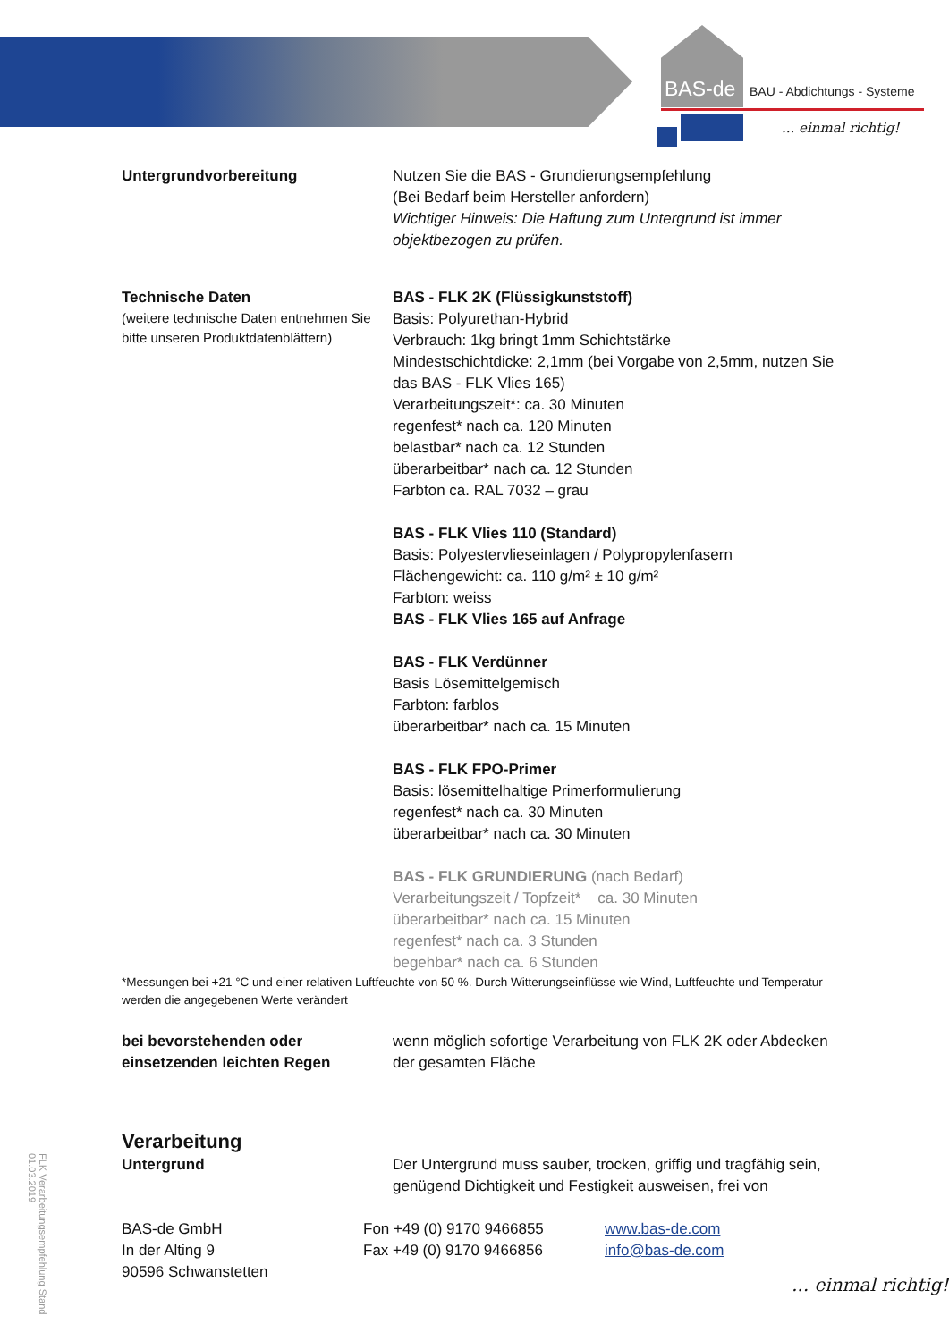BAS-de BAU - Abdichtungs - Systeme
... einmal richtig!
Untergrundvorbereitung
Nutzen Sie die BAS - Grundierungsempfehlung
(Bei Bedarf beim Hersteller anfordern)
Wichtiger Hinweis: Die Haftung zum Untergrund ist immer objektbezogen zu prüfen.
Technische Daten
(weitere technische Daten entnehmen Sie bitte unseren Produktdatenblättern)
BAS - FLK 2K (Flüssigkunststoff)
Basis: Polyurethan-Hybrid
Verbrauch: 1kg bringt 1mm Schichtstärke
Mindestschichtdicke: 2,1mm (bei Vorgabe von 2,5mm, nutzen Sie das BAS - FLK Vlies 165)
Verarbeitungszeit*: ca. 30 Minuten
regenfest* nach ca. 120 Minuten
belastbar* nach ca. 12 Stunden
überarbeitbar* nach ca. 12 Stunden
Farbton ca. RAL 7032 – grau
BAS - FLK Vlies 110 (Standard)
Basis: Polyestervlieseinlagen / Polypropylenfasern
Flächengewicht: ca. 110 g/m² ± 10 g/m²
Farbton: weiss
BAS - FLK Vlies 165 auf Anfrage
BAS - FLK Verdünner
Basis Lösemittelgemisch
Farbton: farblos
überarbeitbar* nach ca. 15 Minuten
BAS - FLK FPO-Primer
Basis: lösemittelhaltige Primerformulierung
regenfest* nach ca. 30 Minuten
überarbeitbar* nach ca. 30 Minuten
BAS - FLK GRUNDIERUNG (nach Bedarf)
Verarbeitungszeit / Topfzeit* ca. 30 Minuten
überarbeitbar* nach ca. 15 Minuten
regenfest* nach ca. 3 Stunden
begehbar* nach ca. 6 Stunden
*Messungen bei +21 °C und einer relativen Luftfeuchte von 50 %. Durch Witterungseinflüsse wie Wind, Luftfeuchte und Temperatur werden die angegebenen Werte verändert
bei bevorstehenden oder einsetzenden leichten Regen
wenn möglich sofortige Verarbeitung von FLK 2K oder Abdecken der gesamten Fläche
Verarbeitung
Untergrund
Der Untergrund muss sauber, trocken, griffig und tragfähig sein, genügend Dichtigkeit und Festigkeit ausweisen, frei von
BAS-de GmbH
In der Alting 9
90596 Schwanstetten
Fon +49 (0) 9170 9466855
Fax +49 (0) 9170 9466856
www.bas-de.com
info@bas-de.com
FLK Verarbeitungsempfehlung Stand 01.03.2019
... einmal richtig!